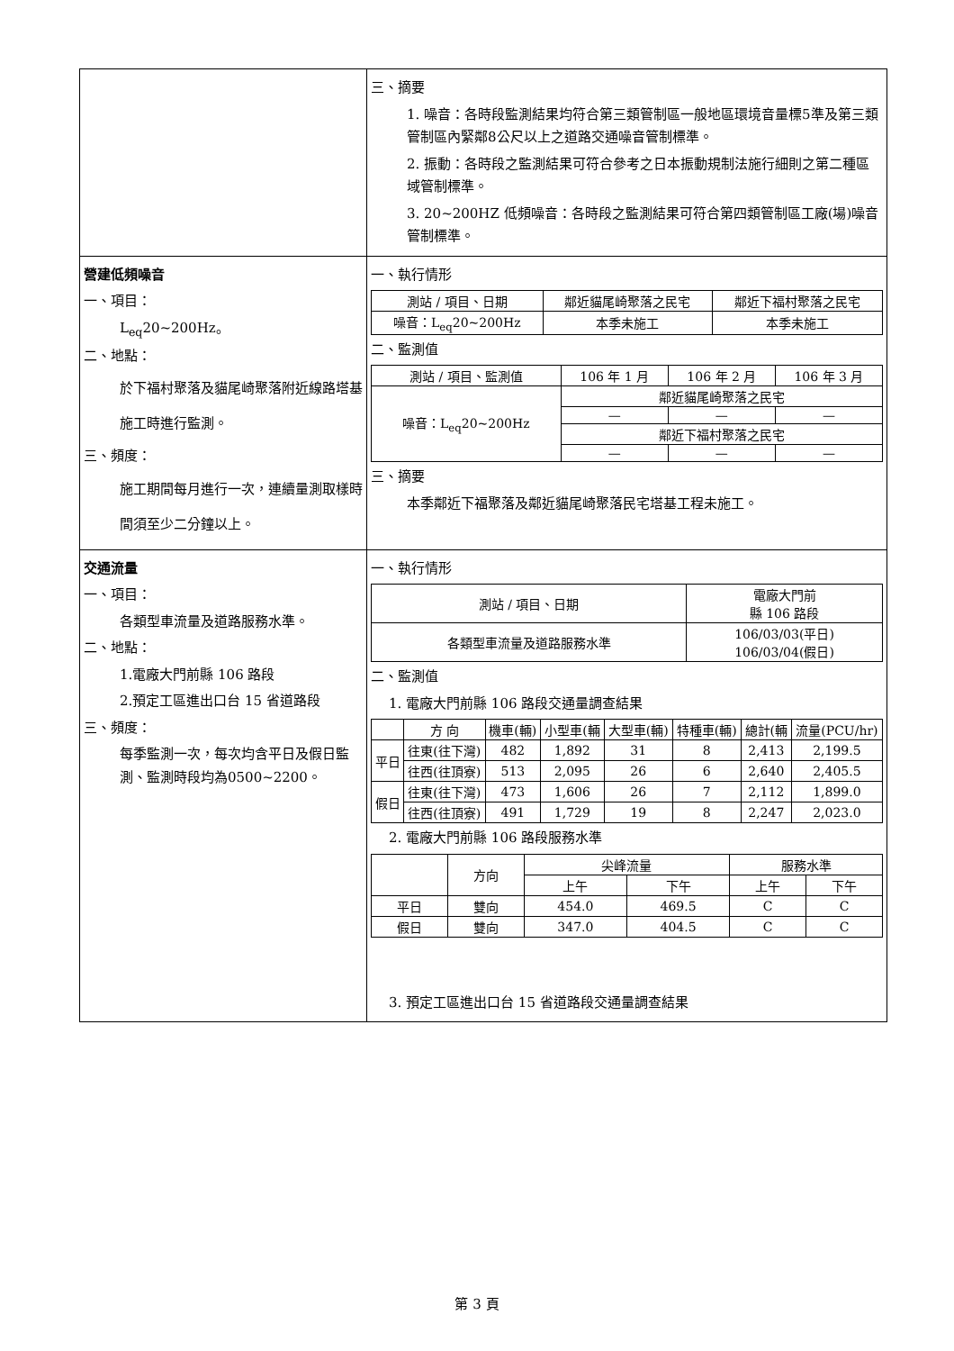| | 三、摘要 1. 噪音：各時段監測結果均符合第三類管制區一般地區環境音量標5準及第三類管制區內緊鄰8公尺以上之道路交通噪音管制標準。 2. 振動：各時段之監測結果可符合參考之日本振動規制法施行細則之第二種區域管制標準。 3. 20~200HZ 低頻噪音：各時段之監測結果可符合第四類管制區工廠(場)噪音管制標準。 |
| 營建低頻噪音 一、項目： L<sub>eq</sub>20~200Hz。 二、地點： 於下福村聚落及貓尾崎聚落附近線路塔基施工時進行監測。 三、頻度： 施工期間每月進行一次，連續量測取樣時間須至少二分鐘以上。 | 一、執行情形 / 測站 / 項目、日期 / 鄰近貓尾崎聚落之民宅 / 鄰近下福村聚落之民宅 / / --- / --- / --- / / 噪音：L<sub>eq</sub>20~200Hz / 本季未施工 / 本季未施工 / 二、監測值 / 測站 / 項目、監測值 / 106 年 1 月 / 106 年 2 月 / 106 年 3 月 / / --- / --- / --- / --- / / 噪音：L<sub>eq</sub>20~200Hz / 鄰近貓尾崎聚落之民宅 / / / / / — / — / — / / / 鄰近下福村聚落之民宅 / / / / / — / — / — / 三、摘要 本季鄰近下福聚落及鄰近貓尾崎聚落民宅塔基工程未施工。 |
| 交通流量 一、項目： 各類型車流量及道路服務水準。 二、地點： 1.電廠大門前縣 106 路段 2.預定工區進出口台 15 省道路段 三、頻度： 每季監測一次，每次均含平日及假日監測、監測時段均為0500~2200。 | 一、執行情形 / 測站 / 項目、日期 / 電廠大門前 縣 106 路段 / / --- / --- / / 各類型車流量及道路服務水準 / 106/03/03(平日) 106/03/04(假日) / 二、監測值 1. 電廠大門前縣 106 路段交通量調查結果 / / 方 向 / 機車(輛) / 小型車(輛 / 大型車(輛) / 特種車(輛) / 總計(輛 / 流量(PCU/hr) / / --- / --- / --- / --- / --- / --- / --- / --- / / 平日 / 往東(往下灣) / 482 / 1,892 / 31 / 8 / 2,413 / 2,199.5 / / / 往西(往頂寮) / 513 / 2,095 / 26 / 6 / 2,640 / 2,405.5 / / 假日 / 往東(往下灣) / 473 / 1,606 / 26 / 7 / 2,112 / 1,899.0 / / / 往西(往頂寮) / 491 / 1,729 / 19 / 8 / 2,247 / 2,023.0 / 2. 電廠大門前縣 106 路段服務水準 / / 方向 / 尖峰流量 / / 服務水準 / / / --- / --- / --- / --- / --- / --- / / / / 上午 / 下午 / 上午 / 下午 / / 平日 / 雙向 / 454.0 / 469.5 / C / C / / 假日 / 雙向 / 347.0 / 404.5 / C / C / 3. 預定工區進出口台 15 省道路段交通量調查結果 |
第 3 頁